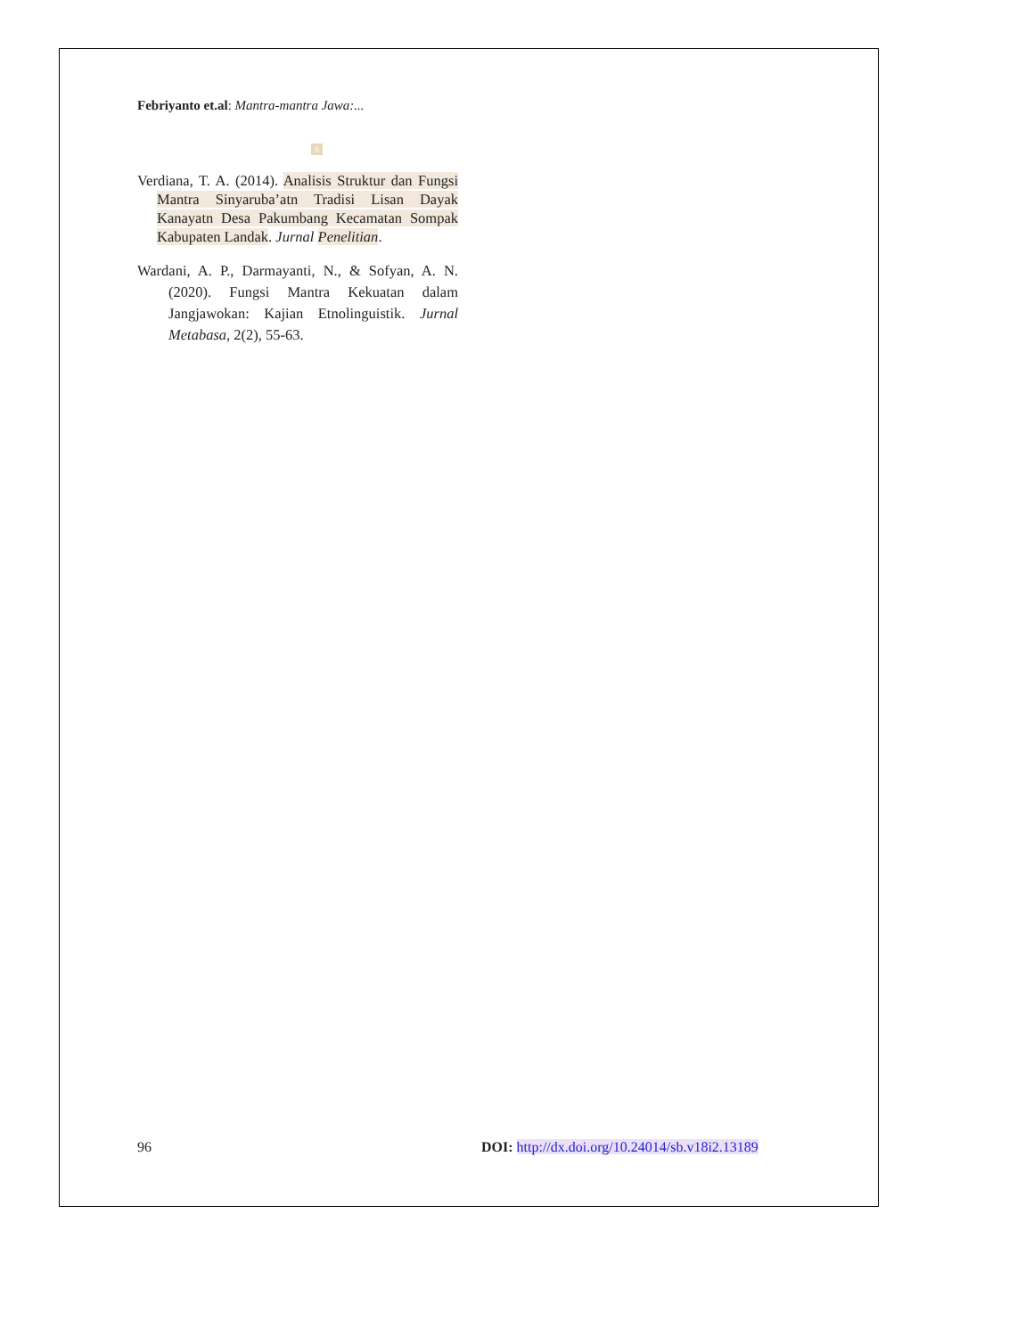Febriyanto et.al: Mantra-mantra Jawa:...
6
Verdiana, T. A. (2014). Analisis Struktur dan Fungsi Mantra Sinyaruba’atn Tradisi Lisan Dayak Kanayatn Desa Pakumbang Kecamatan Sompak Kabupaten Landak. Jurnal Penelitian.
Wardani, A. P., Darmayanti, N., & Sofyan, A. N. (2020). Fungsi Mantra Kekuatan dalam Jangjawokan: Kajian Etnolinguistik. Jurnal Metabasa, 2(2), 55-63.
96 DOI: http://dx.doi.org/10.24014/sb.v18i2.13189